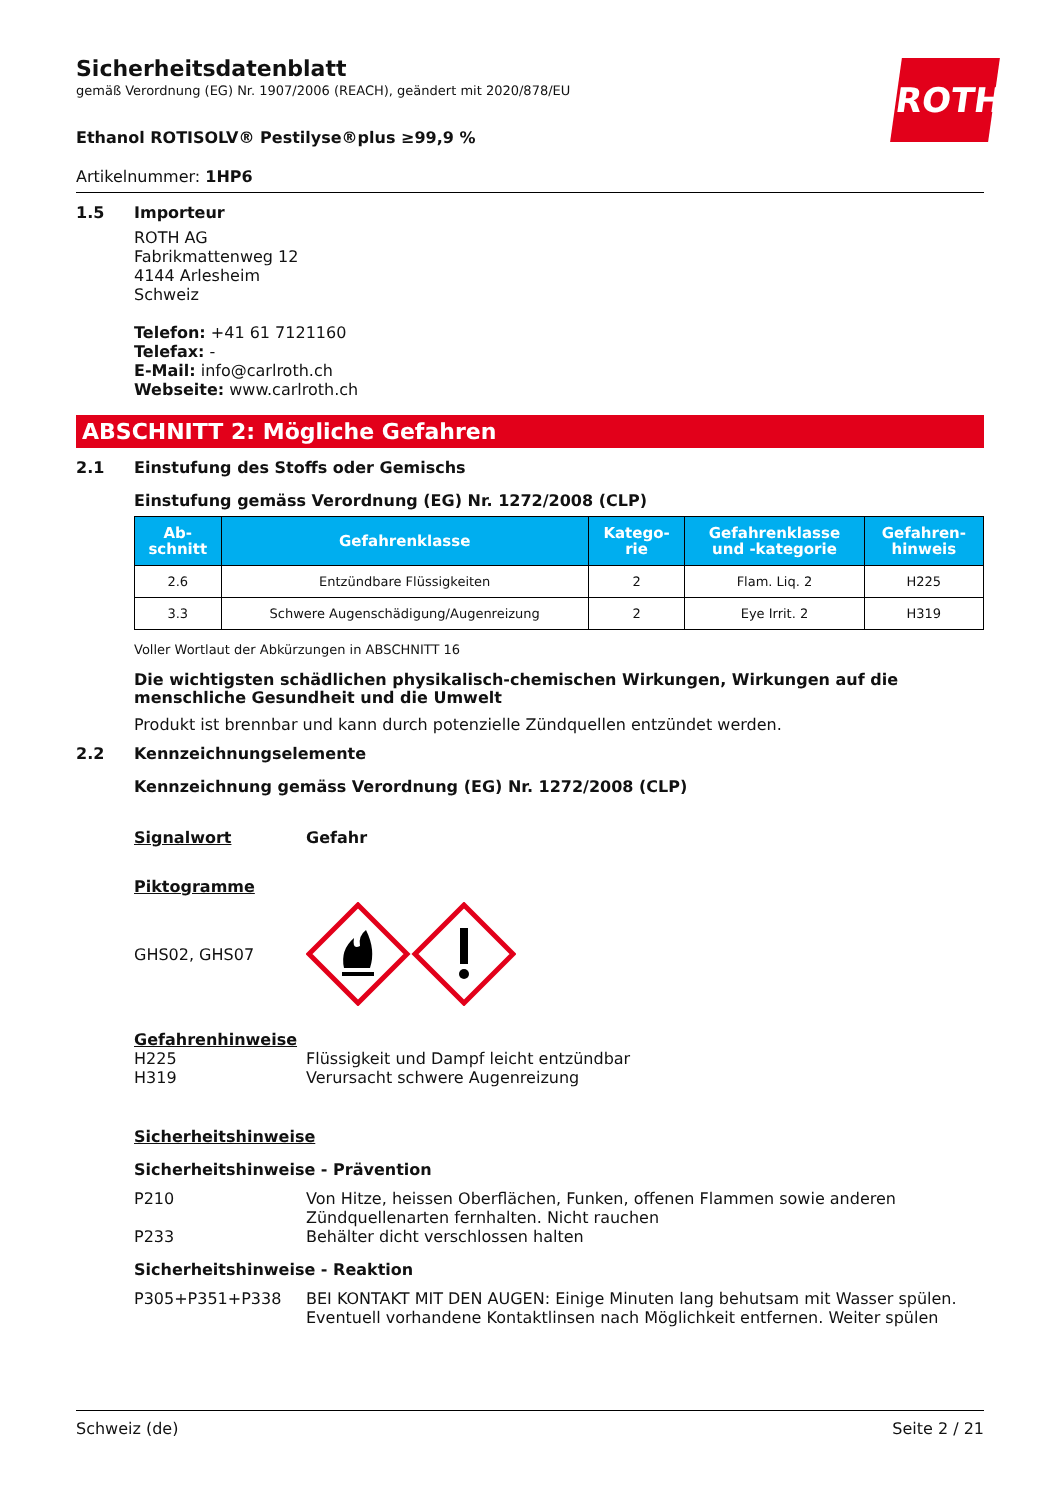ROTH
Sicherheitsdatenblatt
gemäß Verordnung (EG) Nr. 1907/2006 (REACH), geändert mit 2020/878/EU
Ethanol ROTISOLV® Pestilyse®plus ≥99,9 %
Artikelnummer: 1HP6
1.5 Importeur
ROTH AG
Fabrikmattenweg 12
4144 Arlesheim
Schweiz
Telefon: +41 61 7121160
Telefax: -
E-Mail: info@carlroth.ch
Webseite: www.carlroth.ch
ABSCHNITT 2: Mögliche Gefahren
2.1 Einstufung des Stoffs oder Gemischs
Einstufung gemäss Verordnung (EG) Nr. 1272/2008 (CLP)
| Ab- schnitt | Gefahrenklasse | Katego- rie | Gefahrenklasse und -kategorie | Gefahren- hinweis |
| --- | --- | --- | --- | --- |
| 2.6 | Entzündbare Flüssigkeiten | 2 | Flam. Liq. 2 | H225 |
| 3.3 | Schwere Augenschädigung/Augenreizung | 2 | Eye Irrit. 2 | H319 |
Voller Wortlaut der Abkürzungen in ABSCHNITT 16
Die wichtigsten schädlichen physikalisch-chemischen Wirkungen, Wirkungen auf die menschliche Gesundheit und die Umwelt
Produkt ist brennbar und kann durch potenzielle Zündquellen entzündet werden.
2.2 Kennzeichnungselemente
Kennzeichnung gemäss Verordnung (EG) Nr. 1272/2008 (CLP)
Signalwort Gefahr
Piktogramme
GHS02, GHS07
Gefahrenhinweise
H225 Flüssigkeit und Dampf leicht entzündbar
H319 Verursacht schwere Augenreizung
Sicherheitshinweise
Sicherheitshinweise - Prävention
P210 Von Hitze, heissen Oberflächen, Funken, offenen Flammen sowie anderen Zündquellenarten fernhalten. Nicht rauchen
P233 Behälter dicht verschlossen halten
Sicherheitshinweise - Reaktion
P305+P351+P338 BEI KONTAKT MIT DEN AUGEN: Einige Minuten lang behutsam mit Wasser spülen. Eventuell vorhandene Kontaktlinsen nach Möglichkeit entfernen. Weiter spülen
Schweiz (de) Seite 2 / 21